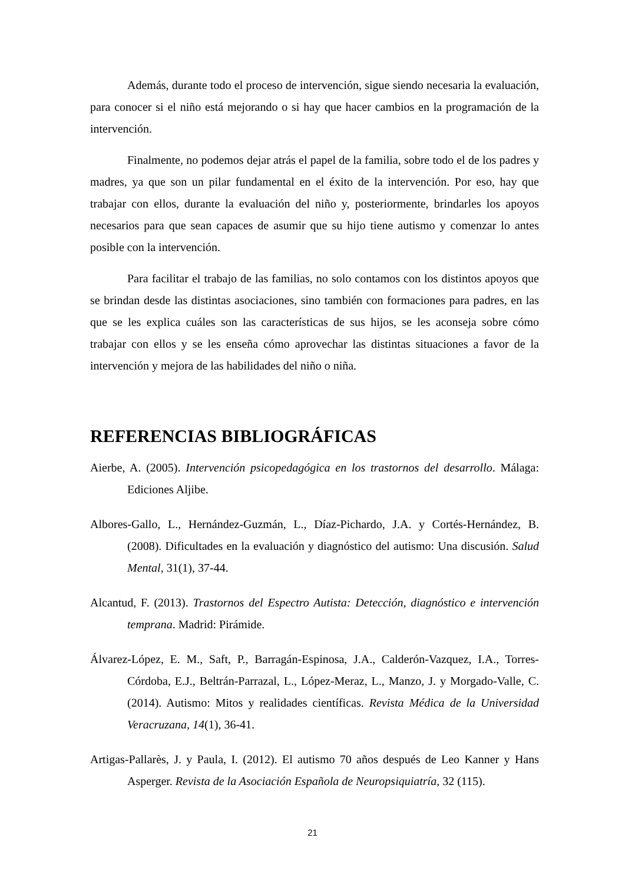Además, durante todo el proceso de intervención, sigue siendo necesaria la evaluación, para conocer si el niño está mejorando o si hay que hacer cambios en la programación de la intervención.
Finalmente, no podemos dejar atrás el papel de la familia, sobre todo el de los padres y madres, ya que son un pilar fundamental en el éxito de la intervención. Por eso, hay que trabajar con ellos, durante la evaluación del niño y, posteriormente, brindarles los apoyos necesarios para que sean capaces de asumir que su hijo tiene autismo y comenzar lo antes posible con la intervención.
Para facilitar el trabajo de las familias, no solo contamos con los distintos apoyos que se brindan desde las distintas asociaciones, sino también con formaciones para padres, en las que se les explica cuáles son las características de sus hijos, se les aconseja sobre cómo trabajar con ellos y se les enseña cómo aprovechar las distintas situaciones a favor de la intervención y mejora de las habilidades del niño o niña.
REFERENCIAS BIBLIOGRÁFICAS
Aierbe, A. (2005). Intervención psicopedagógica en los trastornos del desarrollo. Málaga: Ediciones Aljibe.
Albores-Gallo, L., Hernández-Guzmán, L., Díaz-Pichardo, J.A. y Cortés-Hernández, B. (2008). Dificultades en la evaluación y diagnóstico del autismo: Una discusión. Salud Mental, 31(1), 37-44.
Alcantud, F. (2013). Trastornos del Espectro Autista: Detección, diagnóstico e intervención temprana. Madrid: Pirámide.
Álvarez-López, E. M., Saft, P., Barragán-Espinosa, J.A., Calderón-Vazquez, I.A., Torres-Córdoba, E.J., Beltrán-Parrazal, L., López-Meraz, L., Manzo, J. y Morgado-Valle, C. (2014). Autismo: Mitos y realidades científicas. Revista Médica de la Universidad Veracruzana, 14(1), 36-41.
Artigas-Pallarès, J. y Paula, I. (2012). El autismo 70 años después de Leo Kanner y Hans Asperger. Revista de la Asociación Española de Neuropsiquiatría, 32 (115).
21